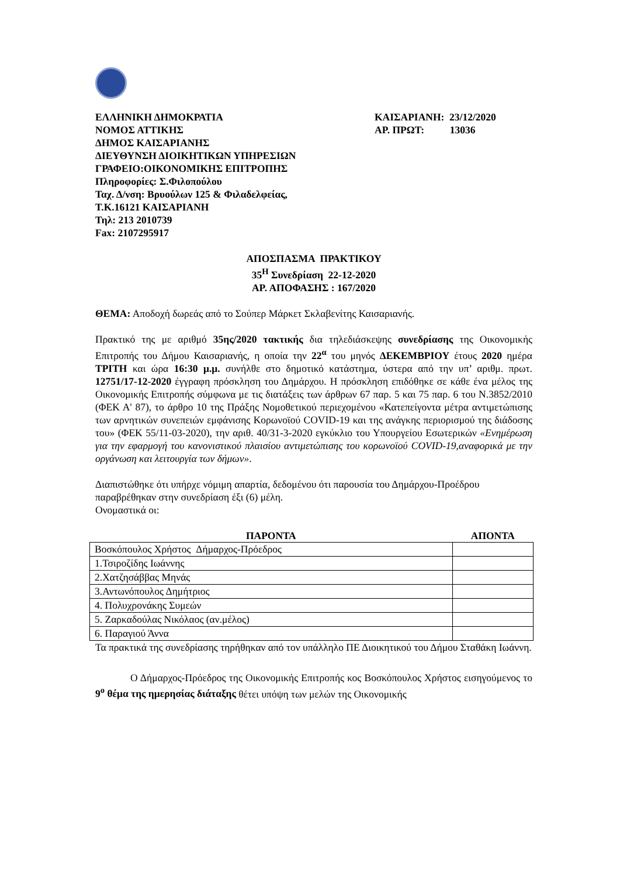ΕΛΛΗΝΙΚΗ ΔΗΜΟΚΡΑΤΙΑ
ΝΟΜΟΣ ΑΤΤΙΚΗΣ
ΔΗΜΟΣ ΚΑΙΣΑΡΙΑΝΗΣ
ΔΙΕΥΘΥΝΣΗ ΔΙΟΙΚΗΤΙΚΩΝ ΥΠΗΡΕΣΙΩΝ
ΓΡΑΦΕΙΟ:ΟΙΚΟΝΟΜΙΚΗΣ ΕΠΙΤΡΟΠΗΣ
Πληροφορίες: Σ.Φιλοπούλου
Ταχ. Δ/νση: Βρυούλων 125 & Φιλαδελφείας,
Τ.Κ.16121 ΚΑΙΣΑΡΙΑΝΗ
Τηλ: 213 2010739
Fax: 2107295917
ΚΑΙΣΑΡΙΑΝΗ: 23/12/2020
ΑΡ. ΠΡΩΤ: 13036
ΑΠΟΣΠΑΣΜΑ ΠΡΑΚΤΙΚΟΥ
35<sup>Η</sup> Συνεδρίαση 22-12-2020
ΑΡ. ΑΠΟΦΑΣΗΣ : 167/2020
ΘΕΜΑ: Αποδοχή δωρεάς από το Σούπερ Μάρκετ Σκλαβενίτης Καισαριανής.
Πρακτικό της με αριθμό 35ης/2020 τακτικής δια τηλεδιάσκεψης συνεδρίασης της Οικονομικής Επιτροπής του Δήμου Καισαριανής, η οποία την 22<sup>α</sup> του μηνός ΔΕΚΕΜΒΡΙΟΥ έτους 2020 ημέρα ΤΡΙΤΗ και ώρα 16:30 μ.μ. συνήλθε στο δημοτικό κατάστημα, ύστερα από την υπ’ αριθμ. πρωτ. 12751/17-12-2020 έγγραφη πρόσκληση του Δημάρχου. Η πρόσκληση επιδόθηκε σε κάθε ένα μέλος της Οικονομικής Επιτροπής σύμφωνα με τις διατάξεις των άρθρων 67 παρ. 5 και 75 παρ. 6 του Ν.3852/2010 (ΦΕΚ Α' 87), το άρθρο 10 της Πράξης Νομοθετικού περιεχομένου «Κατεπείγοντα μέτρα αντιμετώπισης των αρνητικών συνεπειών εμφάνισης Κορωνοϊού COVID-19 και της ανάγκης περιορισμού της διάδοσης του» (ΦΕΚ 55/11-03-2020), την αριθ. 40/31-3-2020 εγκύκλιο του Υπουργείου Εσωτερικών «Ενημέρωση για την εφαρμογή του κανονιστικού πλαισίου αντιμετώπισης του κορωνοϊού COVID-19,αναφορικά με την οργάνωση και λειτουργία των δήμων».
Διαπιστώθηκε ότι υπήρχε νόμιμη απαρτία, δεδομένου ότι παρουσία του Δημάρχου-Προέδρου παραβρέθηκαν στην συνεδρίαση έξι (6) μέλη.
Ονομαστικά οι:
| ΠΑΡΟΝΤΑ | ΑΠΟΝΤΑ |
| --- | --- |
| Βοσκόπουλος Χρήστος Δήμαρχος-Πρόεδρος | |
| 1.Τσιροζίδης Ιωάννης | |
| 2.Χατζησάββας Μηνάς | |
| 3.Αντωνόπουλος Δημήτριος | |
| 4. Πολυχρονάκης Συμεών | |
| 5. Ζαρκαδούλας Νικόλαος (αν.μέλος) | |
| 6. Παραγιού Άννα | |
Τα πρακτικά της συνεδρίασης τηρήθηκαν από τον υπάλληλο ΠΕ Διοικητικού του Δήμου Σταθάκη Ιωάννη.
Ο Δήμαρχος-Πρόεδρος της Οικονομικής Επιτροπής κος Βοσκόπουλος Χρήστος εισηγούμενος το 9<sup>ο</sup> θέμα της ημερησίας διάταξης θέτει υπόψη των μελών της Οικονομικής